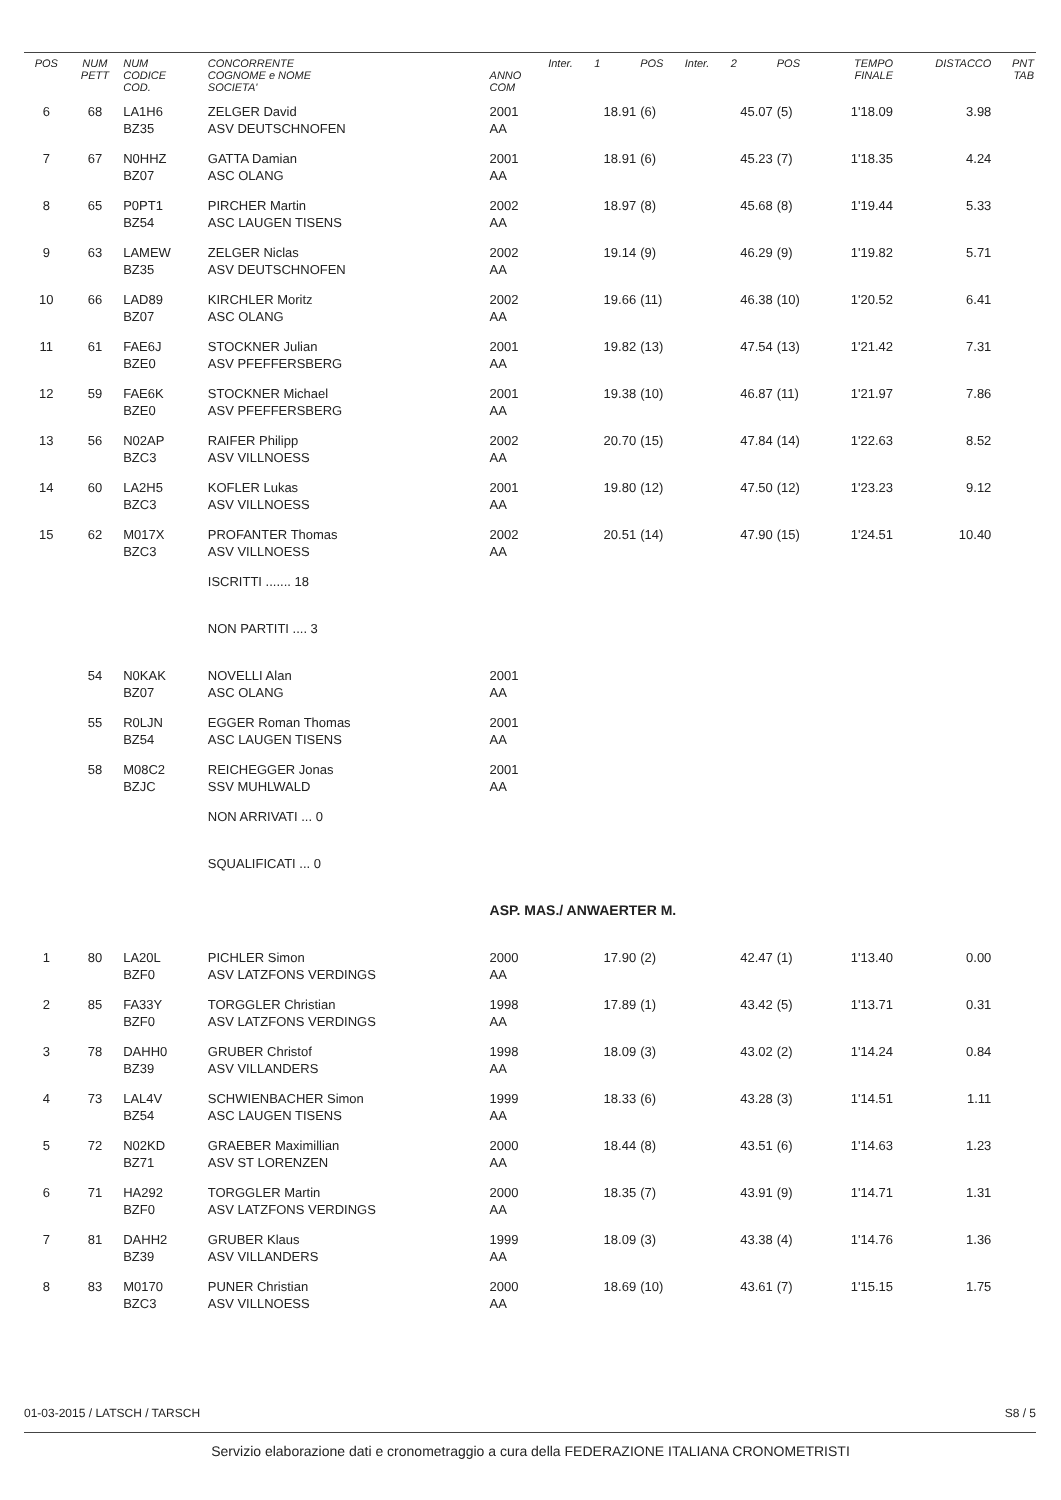| POS | NUM PETT | NUM CODICE COD. | CONCORRENTE COGNOME e NOME SOCIETA' | ANNO COM | Inter. 1 | POS | Inter. 2 | POS | TEMPO FINALE | DISTACCO | PNT TAB |
| --- | --- | --- | --- | --- | --- | --- | --- | --- | --- | --- | --- |
| 6 | 68 | LA1H6 BZ35 | ZELGER David ASV DEUTSCHNOFEN | 2001 AA | 18.91 | (6) | 45.07 | (5) | 1'18.09 | 3.98 | |
| 7 | 67 | N0HHZ BZ07 | GATTA Damian ASC OLANG | 2001 AA | 18.91 | (6) | 45.23 | (7) | 1'18.35 | 4.24 | |
| 8 | 65 | P0PT1 BZ54 | PIRCHER Martin ASC LAUGEN TISENS | 2002 AA | 18.97 | (8) | 45.68 | (8) | 1'19.44 | 5.33 | |
| 9 | 63 | LAMEW BZ35 | ZELGER Niclas ASV DEUTSCHNOFEN | 2002 AA | 19.14 | (9) | 46.29 | (9) | 1'19.82 | 5.71 | |
| 10 | 66 | LAD89 BZ07 | KIRCHLER Moritz ASC OLANG | 2002 AA | 19.66 | (11) | 46.38 | (10) | 1'20.52 | 6.41 | |
| 11 | 61 | FAE6J BZE0 | STOCKNER Julian ASV PFEFFERSBERG | 2001 AA | 19.82 | (13) | 47.54 | (13) | 1'21.42 | 7.31 | |
| 12 | 59 | FAE6K BZE0 | STOCKNER Michael ASV PFEFFERSBERG | 2001 AA | 19.38 | (10) | 46.87 | (11) | 1'21.97 | 7.86 | |
| 13 | 56 | N02AP BZC3 | RAIFER Philipp ASV VILLNOESS | 2002 AA | 20.70 | (15) | 47.84 | (14) | 1'22.63 | 8.52 | |
| 14 | 60 | LA2H5 BZC3 | KOFLER Lukas ASV VILLNOESS | 2001 AA | 19.80 | (12) | 47.50 | (12) | 1'23.23 | 9.12 | |
| 15 | 62 | M017X BZC3 | PROFANTER Thomas ASV VILLNOESS | 2002 AA | 20.51 | (14) | 47.90 | (15) | 1'24.51 | 10.40 | |
| | | | ISCRITTI ....... 18 | | | | | | | | |
| | | | NON PARTITI .... 3 | | | | | | | | |
| | 54 | N0KAK BZ07 | NOVELLI Alan ASC OLANG | 2001 AA | | | | | | | |
| | 55 | R0LJN BZ54 | EGGER Roman Thomas ASC LAUGEN TISENS | 2001 AA | | | | | | | |
| | 58 | M08C2 BZJC | REICHEGGER Jonas SSV MUHLWALD | 2001 AA | | | | | | | |
| | | | NON ARRIVATI ... 0 | | | | | | | | |
| | | | SQUALIFICATI ... 0 | | | | | | | | |
| | | | | ASP. MAS./ ANWAERTER M. | | | | | | | |
| 1 | 80 | LA20L BZF0 | PICHLER Simon ASV LATZFONS VERDINGS | 2000 AA | 17.90 | (2) | 42.47 | (1) | 1'13.40 | 0.00 | |
| 2 | 85 | FA33Y BZF0 | TORGGLER Christian ASV LATZFONS VERDINGS | 1998 AA | 17.89 | (1) | 43.42 | (5) | 1'13.71 | 0.31 | |
| 3 | 78 | DAHH0 BZ39 | GRUBER Christof ASV VILLANDERS | 1998 AA | 18.09 | (3) | 43.02 | (2) | 1'14.24 | 0.84 | |
| 4 | 73 | LAL4V BZ54 | SCHWIENBACHER Simon ASC LAUGEN TISENS | 1999 AA | 18.33 | (6) | 43.28 | (3) | 1'14.51 | 1.11 | |
| 5 | 72 | N02KD BZ71 | GRAEBER Maximillian ASV ST LORENZEN | 2000 AA | 18.44 | (8) | 43.51 | (6) | 1'14.63 | 1.23 | |
| 6 | 71 | HA292 BZF0 | TORGGLER Martin ASV LATZFONS VERDINGS | 2000 AA | 18.35 | (7) | 43.91 | (9) | 1'14.71 | 1.31 | |
| 7 | 81 | DAHH2 BZ39 | GRUBER Klaus ASV VILLANDERS | 1999 AA | 18.09 | (3) | 43.38 | (4) | 1'14.76 | 1.36 | |
| 8 | 83 | M0170 BZC3 | PUNER Christian ASV VILLNOESS | 2000 AA | 18.69 | (10) | 43.61 | (7) | 1'15.15 | 1.75 | |
01-03-2015 / LATSCH / TARSCH S8 / 5
Servizio elaborazione dati e cronometraggio a cura della FEDERAZIONE ITALIANA CRONOMETRISTI